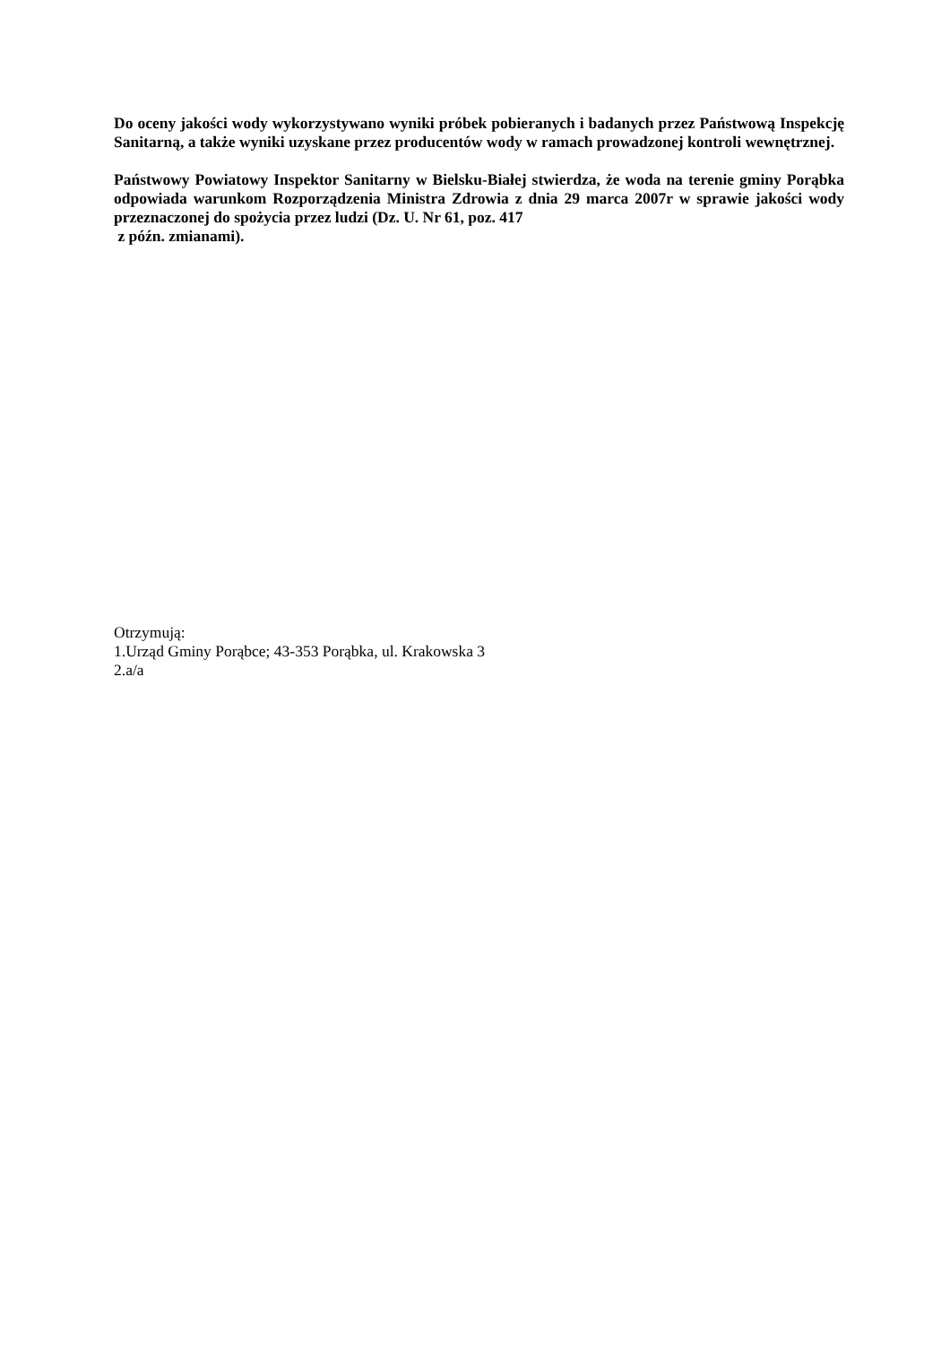Do oceny jakości wody wykorzystywano wyniki próbek pobieranych i badanych przez Państwową Inspekcję Sanitarną, a także wyniki uzyskane przez producentów wody w ramach prowadzonej kontroli wewnętrznej.
Państwowy Powiatowy Inspektor Sanitarny w Bielsku-Białej stwierdza, że woda na terenie gminy Porąbka odpowiada warunkom Rozporządzenia Ministra Zdrowia z dnia 29 marca 2007r w sprawie jakości wody przeznaczonej do spożycia przez ludzi (Dz. U. Nr 61, poz. 417
z późn. zmianami).
Otrzymują:
1.Urząd Gminy Porąbce; 43-353 Porąbka, ul. Krakowska 3
2.a/a